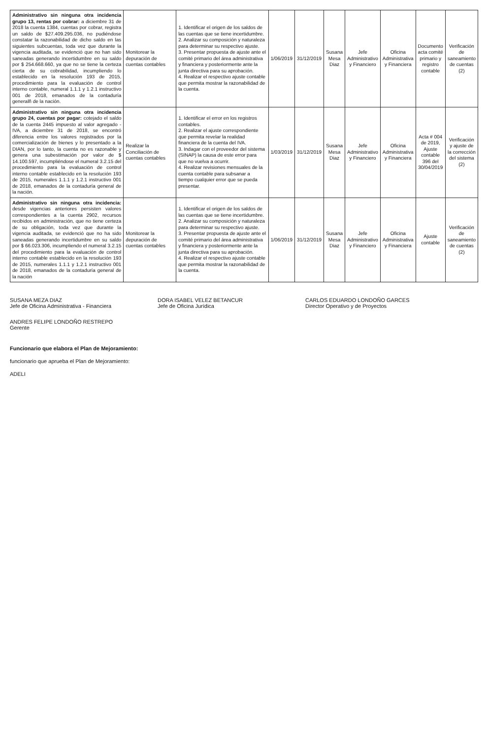| Administrativo sin ninguna otra incidencia grupo 13, rentas por cobrar: a diciembre 31 de 2018 la cuenta 1384, cuentas por cobrar, registra un saldo de $27.409.295.036, no pudiéndose constatar la razonabilidad de dicho saldo en las siguientes subcuentas, toda vez que durante la vigencia auditada, se evidenció que no han sido saneadas generando incertidumbre en su saldo por $ 254.668.660, ya que no se tiene la certeza cierta de su cobrabilidad, incumpliendo lo establecido en la resolución 193 de 2015, procedimiento para la evaluación de control interno contable, numeral 1.1.1 y 1.2.1 instructivo 001 de 2018, emanados de la contaduría generalñ de la nación. | Monitorear la depuración de cuentas contables | 1. Identificar el origen de los saldos de las cuentas que se tiene incertidumbre. 2. Analizar su composición y naturaleza para determinar su respectivo ajuste. 3. Presentar propuesta de ajuste ante el comité primario del área administrativa y financiera y posteriormente ante la junta directiva para su aprobación. 4. Realizar el respectivo ajuste contable que permita mostrar la razonabilidad de la cuenta. | 1/06/2019 | 31/12/2019 | Susana Mesa Diaz | Jefe Administrativo y Financiero | Oficina Administrativa y Financiera | Documento acta comité primario y registro contable | Verificación de saneamiento de cuentas (2) |
| Administrativo sin ninguna otra incidencia grupo 24, cuentas por pagar: cotejado el saldo de la cuenta 2445 impuesto al valor agregado - IVA, a diciembre 31 de 2018, se encontró diferencia entre los valores registrados por la comercialización de bienes y lo presentado a la DIAN, por lo tanto, la cuenta no es razonable y genera una subestimación por valor de $ 14.100.597, incumpliéndose el numeral 3.2.15 del procedimiento para la evaluación de control interno contable establecido en la resolución 193 de 2015, numerales 1.1.1 y 1.2.1 instructivo 001 de 2018, emanados de la contaduría general de la nación. | Realizar la Conciliación de cuentas contables | 1. Identificar el error en los registros contables. 2. Realizar el ajuste correspondiente que permita revelar la realidad financiera de la cuenta del IVA. 3. Indagar con el proveedor del sistema (SINAP) la causa de este error para que no vuelva a ocurrir. 4. Realizar revisiones mensuales de la cuenta contable para subsanar a tiempo cualquier error que se pueda presentar. | 1/03/2019 | 31/12/2019 | Susana Mesa Diaz | Jefe Administrativo y Financiero | Oficina Administrativa y Financiera | Acta # 004 de 2019, Ajuste contable 396 del 30/04/2019 | Verificación y ajuste de la corrección del sistema (2) |
| Administrativo sin ninguna otra incidencia: desde vigencias anteriores persisten valores correspondientes a la cuenta 2902, recursos recibidos en administración, que no tiene certeza de su obligación, toda vez que durante la vigencia auditada, se evidenció que no ha sido saneadas generando incertidumbre en su saldo por $ 66.023.306, incumpliendo el numeral 3.2.15 del procedimiento para la evaluación de control interno contable establecido en la resolución 193 de 2015, numerales 1.1.1 y 1.2.1 instructivo 001 de 2018, emanados de la contaduría general de la nación | Monitorear la depuración de cuentas contables | 1. Identificar el origen de los saldos de las cuentas que se tiene incertidumbre. 2. Analizar su composición y naturaleza para determinar su respectivo ajuste. 3. Presentar propuesta de ajuste ante el comité primario del área administrativa y financiera y posteriormente ante la junta directiva para su aprobación. 4. Realizar el respectivo ajuste contable que permita mostrar la razonabilidad de la cuenta. | 1/06/2019 | 31/12/2019 | Susana Mesa Diaz | Jefe Administrativo y Financiero | Oficina Administrativa y Financiera | Ajuste contable | Verificación de saneamiento de cuentas (2) |
SUSANA MEZA DIAZ
Jefe de Oficina Administrativa - Financiera
DORA ISABEL VELEZ BETANCUR
Jefe de Oficina Jurídica
CARLOS EDUARDO LONDOÑO GARCES
Director Operativo y de Proyectos
ANDRES FELIPE LONDOÑO RESTREPO
Gerente
Funcionario que elabora el Plan de Mejoramiento:
funcionario que aprueba el Plan de Mejoramiento:
ADELI